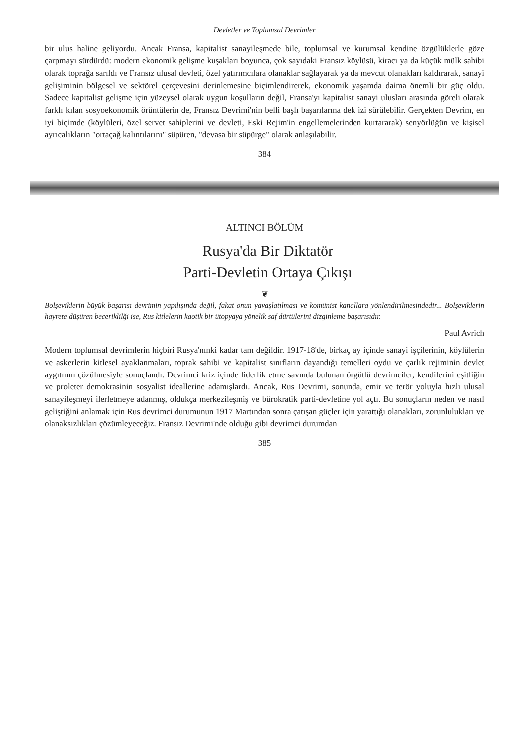Devletler ve Toplumsal Devrimler
bir ulus haline geliyordu. Ancak Fransa, kapitalist sanayileşmede bile, toplumsal ve kurumsal kendine özgülüklerle göze çarpmayı sürdürdü: modern ekonomik gelişme kuşakları boyunca, çok sayıdaki Fransız köylüsü, kiracı ya da küçük mülk sahibi olarak toprağa sarıldı ve Fransız ulusal devleti, özel yatırımcılara olanaklar sağlayarak ya da mevcut olanakları kaldırarak, sanayi gelişiminin bölgesel ve sektörel çerçevesini derinlemesine biçimlendirerek, ekonomik yaşamda daima önemli bir güç oldu. Sadece kapitalist gelişme için yüzeysel olarak uygun koşulların değil, Fransa'yı kapitalist sanayi ulusları arasında göreli olarak farklı kılan sosyoekonomik örüntülerin de, Fransız Devrimi'nin belli başlı başarılarına dek izi sürülebilir. Gerçekten Devrim, en iyi biçimde (köylüleri, özel servet sahiplerini ve devleti, Eski Rejim'in engellemelerinden kurtararak) senyörlüğün ve kişisel ayrıcalıkların "ortaçağ kalıntılarını" süpüren, "devasa bir süpürge" olarak anlaşılabilir.
384
ALTINCI BÖLÜM
Rusya'da Bir Diktatör
Parti-Devletin Ortaya Çıkışı
❦
Bolşeviklerin büyük başarısı devrimin yapılışında değil, fakat onun yavaşlatılması ve komünist kanallara yönlendirilmesindedir... Bolşeviklerin hayrete düşüren beceriklilği ise, Rus kitlelerin kaotik bir ütopyaya yönelik saf dürtülerini dizginleme başarısıdır.
Paul Avrich
Modern toplumsal devrimlerin hiçbiri Rusya'nınki kadar tam değildir. 1917-18'de, birkaç ay içinde sanayi işçilerinin, köylülerin ve askerlerin kitlesel ayaklanmaları, toprak sahibi ve kapitalist sınıfların dayandığı temelleri oydu ve çarlık rejiminin devlet aygıtının çözülmesiyle sonuçlandı. Devrimci kriz içinde liderlik etme savında bulunan örgütlü devrimciler, kendilerini eşitliğin ve proleter demokrasinin sosyalist ideallerine adamışlardı. Ancak, Rus Devrimi, sonunda, emir ve terör yoluyla hızlı ulusal sanayileşmeyi ilerletmeye adanmış, oldukça merkezileşmiş ve bürokratik parti-devletine yol açtı. Bu sonuçların neden ve nasıl geliştiğini anlamak için Rus devrimci durumunun 1917 Martından sonra çatışan güçler için yarattığı olanakları, zorunlulukları ve olanaksızlıkları çözümleyeceğiz. Fransız Devrimi'nde olduğu gibi devrimci durumdan
385